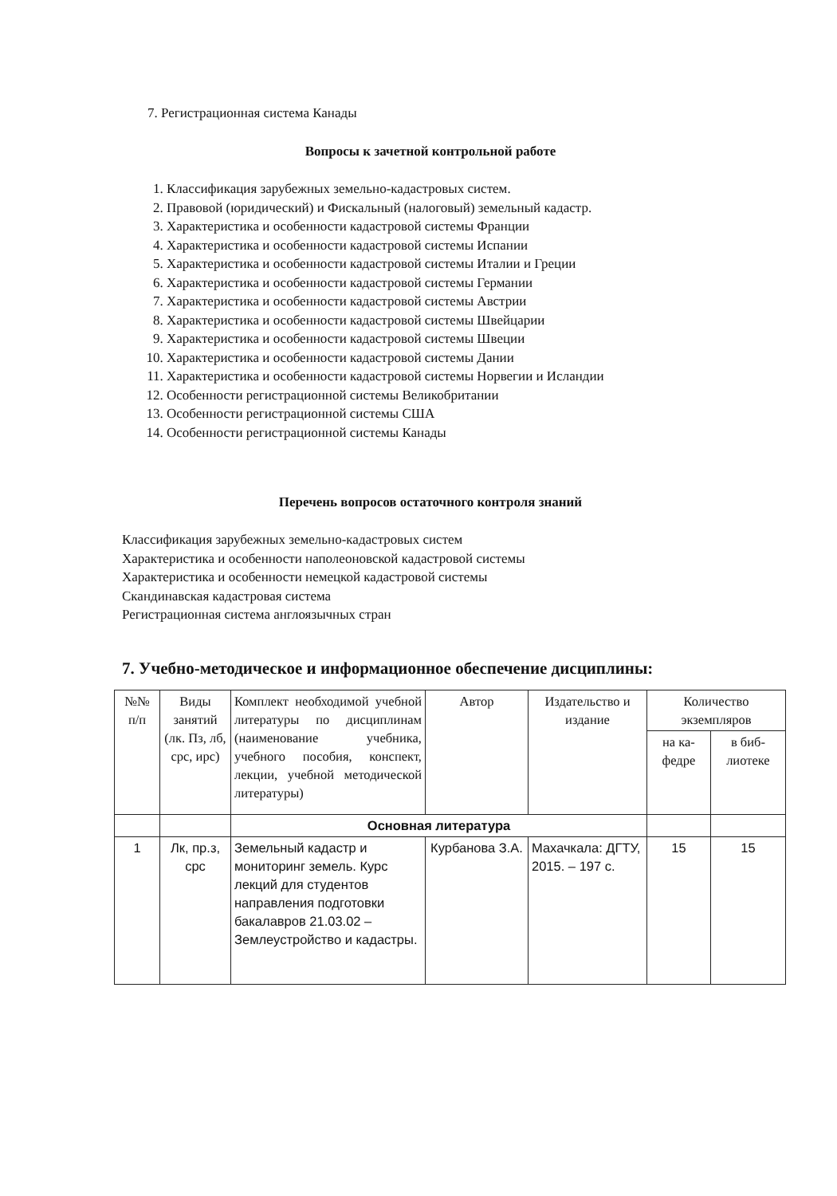7. Регистрационная система Канады
Вопросы к зачетной контрольной работе
1. Классификация зарубежных земельно-кадастровых систем.
2. Правовой (юридический) и Фискальный (налоговый) земельный кадастр.
3. Характеристика и особенности кадастровой системы Франции
4. Характеристика и особенности кадастровой системы Испании
5. Характеристика и особенности кадастровой системы Италии и Греции
6. Характеристика и особенности кадастровой системы Германии
7. Характеристика и особенности кадастровой системы Австрии
8. Характеристика и особенности кадастровой системы Швейцарии
9. Характеристика и особенности кадастровой системы Швеции
10. Характеристика и особенности кадастровой системы Дании
11. Характеристика и особенности кадастровой системы Норвегии и Исландии
12. Особенности регистрационной системы Великобритании
13. Особенности регистрационной системы США
14. Особенности регистрационной системы Канады
Перечень вопросов остаточного контроля знаний
Классификация зарубежных земельно-кадастровых систем
Характеристика и особенности наполеоновской кадастровой системы
Характеристика и особенности немецкой кадастровой системы
Скандинавская кадастровая система
Регистрационная система англоязычных стран
7. Учебно-методическое и информационное обеспечение дисциплины:
| №№ п/п | Виды занятий (лк. Пз, лб, срс, ирс) | Комплект необходимой учебной литературы по дисциплинам (наименование учебника, учебного пособия, конспект, лекции, учебной методической литературы) | Автор | Издательство и издание | Количество экземпляров | |
| --- | --- | --- | --- | --- | --- | --- |
| | | | | | на ка-федре | в биб-лиотеке |
| | | Основная литература | | | | |
| 1 | Лк, пр.з, срс | Земельный кадастр и мониторинг земель. Курс лекций для студентов направления подготовки бакалавров 21.03.02 – Землеустройство и кадастры. | Курбанова З.А. | Махачкала: ДГТУ, 2015. – 197 с. | 15 | 15 |